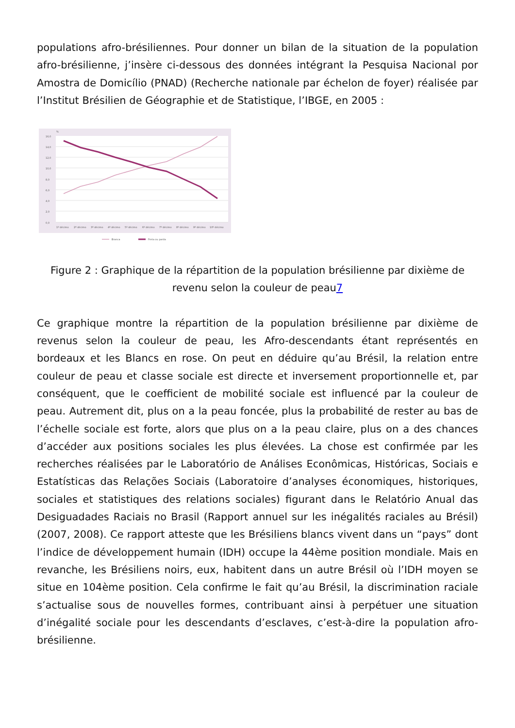populations afro-brésiliennes. Pour donner un bilan de la situation de la population afro-brésilienne, j’insère ci-dessous des données intégrant la Pesquisa Nacional por Amostra de Domicílio (PNAD) (Recherche nationale par échelon de foyer) réalisée par l’Institut Brésilien de Géographie et de Statistique, l’IBGE, en 2005 :
16,0
14,0
12,0
10,0
8,0
6,0
4,0
2,0
0,0
%
1º décimo
2º décimo
3º décimo
4º décimo
5º décimo
6º décimo
7º décimo
8º décimo
9º décimo
10º décimo
Branca
Preta ou parda
Figure 2 : Graphique de la répartition de la population brésilienne par dixième de revenu selon la couleur de peau7
Ce graphique montre la répartition de la population brésilienne par dixième de revenus selon la couleur de peau, les Afro-descendants étant représentés en bordeaux et les Blancs en rose. On peut en déduire qu’au Brésil, la relation entre couleur de peau et classe sociale est directe et inversement proportionnelle et, par conséquent, que le coefficient de mobilité sociale est influencé par la couleur de peau. Autrement dit, plus on a la peau foncée, plus la probabilité de rester au bas de l’échelle sociale est forte, alors que plus on a la peau claire, plus on a des chances d’accéder aux positions sociales les plus élevées. La chose est confirmée par les recherches réalisées par le Laboratório de Análises Econômicas, Históricas, Sociais e Estatísticas das Relações Sociais (Laboratoire d’analyses économiques, historiques, sociales et statistiques des relations sociales) figurant dans le Relatório Anual das Desiguadades Raciais no Brasil (Rapport annuel sur les inégalités raciales au Brésil) (2007, 2008). Ce rapport atteste que les Brésiliens blancs vivent dans un “pays” dont l’indice de développement humain (IDH) occupe la 44ème position mondiale. Mais en revanche, les Brésiliens noirs, eux, habitent dans un autre Brésil où l’IDH moyen se situe en 104ème position. Cela confirme le fait qu’au Brésil, la discrimination raciale s’actualise sous de nouvelles formes, contribuant ainsi à perpétuer une situation d’inégalité sociale pour les descendants d’esclaves, c’est-à-dire la population afro-brésilienne.